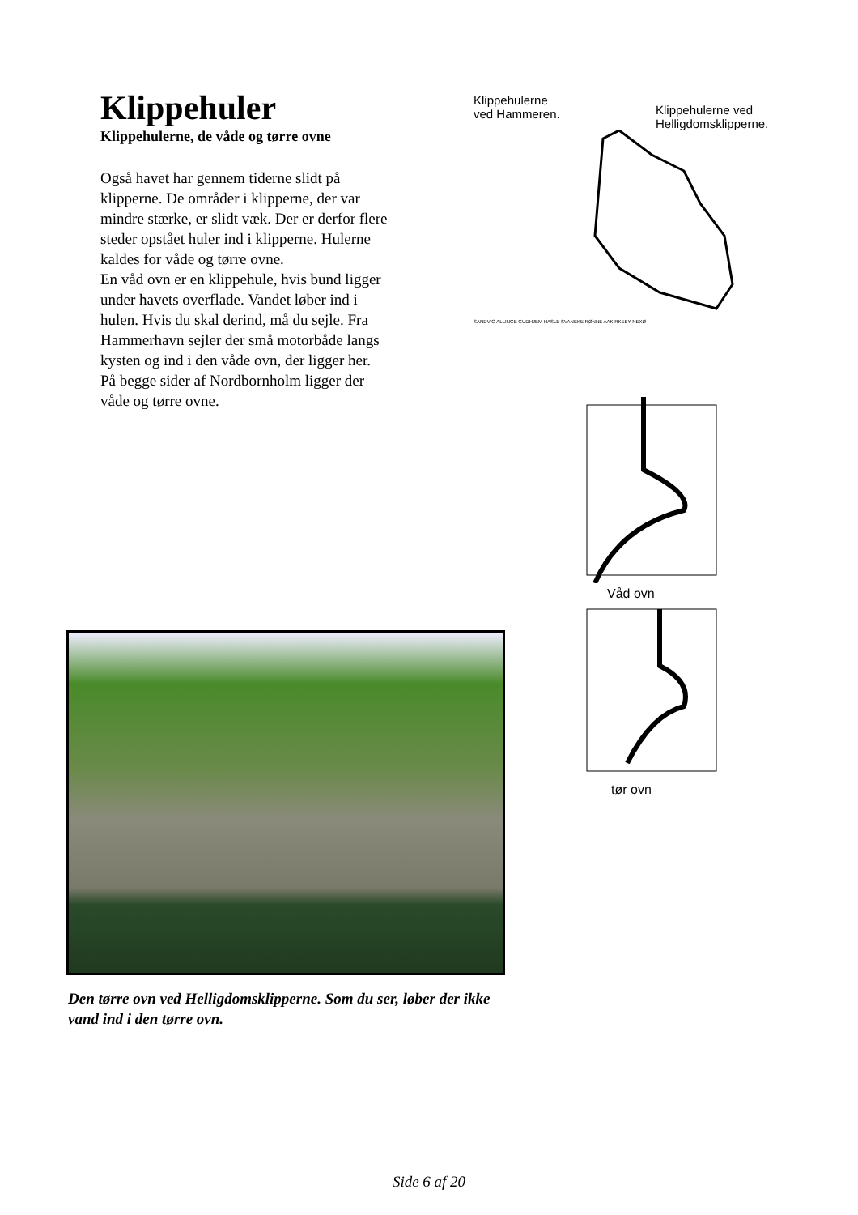Klippehuler
Klippehulerne, de våde og tørre ovne
Også havet har gennem tiderne slidt på klipperne. De områder i klipperne, der var mindre stærke, er slidt væk. Der er derfor flere steder opstået huler ind i klipperne. Hulerne kaldes for våde og tørre ovne.
En våd ovn er en klippehule, hvis bund ligger under havets overflade. Vandet løber ind i hulen. Hvis du skal derind, må du sejle. Fra Hammerhavn sejler der små motorbåde langs kysten og ind i den våde ovn, der ligger her.
På begge sider af Nordbornholm ligger der våde og tørre ovne.
Klippehulerne
ved Hammeren.
Klippehulerne ved
Helligdomsklipperne.
SANDVIG ALLINGE GUDHJEM HASLE SVANEKE RØNNE AAKIRKEBY NEXØ
Våd ovn
tør ovn
Den tørre ovn ved Helligdomsklipperne. Som du ser, løber der ikke vand ind i den tørre ovn.
Side 6 af 20